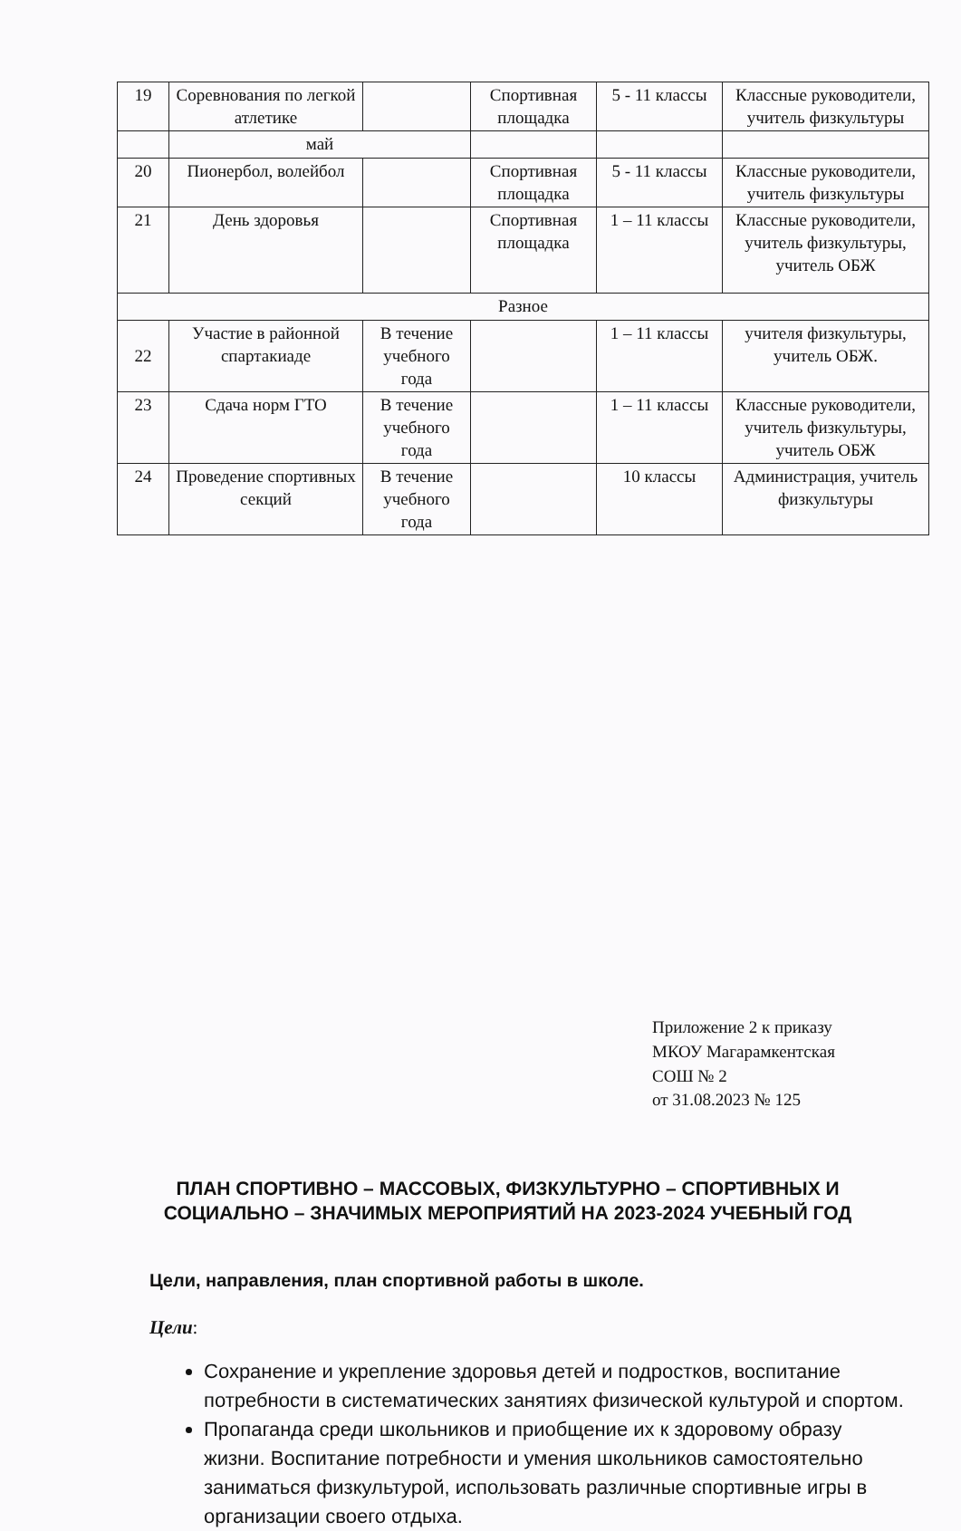| 19 | Соревнования по легкой атлетике | | Спортивная площадка | 5 - 11 классы | Классные руководители, учитель физкультуры |
| | май | | | | |
| 20 | Пионербол, волейбол | | Спортивная площадка | 5 - 11 классы | Классные руководители, учитель физкультуры |
| 21 | День здоровья | | Спортивная площадка | 1 – 11 классы | Классные руководители, учитель физкультуры, учитель ОБЖ |
| Разное | | | | | |
| 22 | Участие в районной спартакиаде | В течение учебного года | | 1 – 11 классы | учителя физкультуры, учитель ОБЖ. |
| 23 | Сдача норм ГТО | В течение учебного года | | 1 – 11 классы | Классные руководители, учитель физкультуры, учитель ОБЖ |
| 24 | Проведение спортивных секций | В течение учебного года | | 10 классы | Администрация, учитель физкультуры |
Приложение 2 к приказу
МКОУ Магарамкентская
СОШ № 2
от 31.08.2023 № 125
ПЛАН СПОРТИВНО – МАССОВЫХ, ФИЗКУЛЬТУРНО – СПОРТИВНЫХ И СОЦИАЛЬНО – ЗНАЧИМЫХ МЕРОПРИЯТИЙ НА 2023-2024 УЧЕБНЫЙ ГОД
Цели, направления, план спортивной работы в школе.
Цели:
Сохранение и укрепление здоровья детей и подростков, воспитание потребности в систематических занятиях физической культурой и спортом.
Пропаганда среди школьников и приобщение их к здоровому образу жизни. Воспитание потребности и умения школьников самостоятельно заниматься физкультурой, использовать различные спортивные игры в организации своего отдыха.